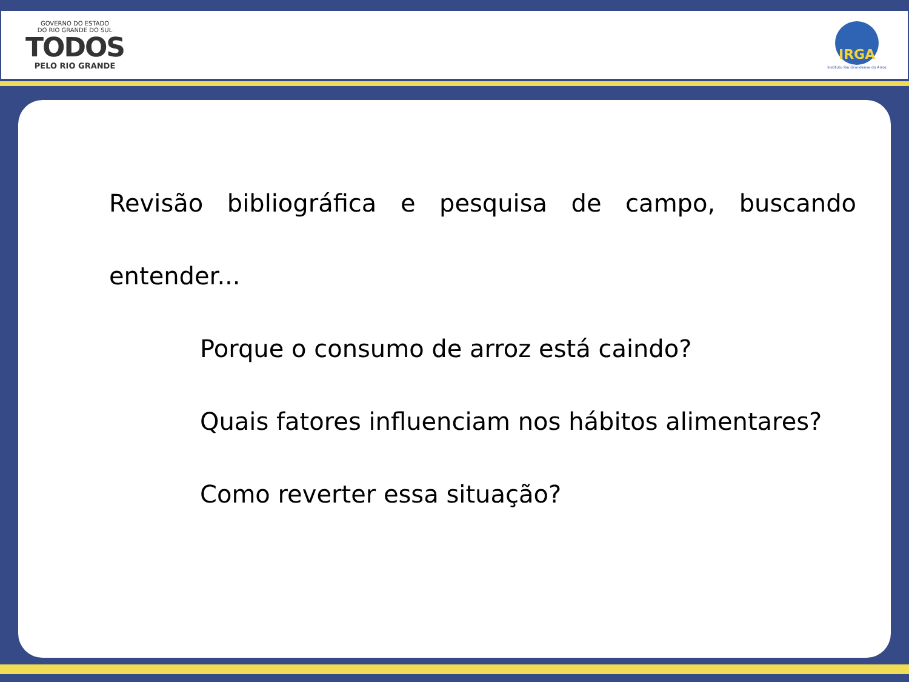GOVERNO DO ESTADO
DO RIO GRANDE DO SUL
TODOS
PELO RIO GRANDE
IRGA
Instituto Rio Grandense do Arroz
Revisão bibliográfica e pesquisa de campo, buscando entender...
Porque o consumo de arroz está caindo?
Quais fatores influenciam nos hábitos alimentares?
Como reverter essa situação?